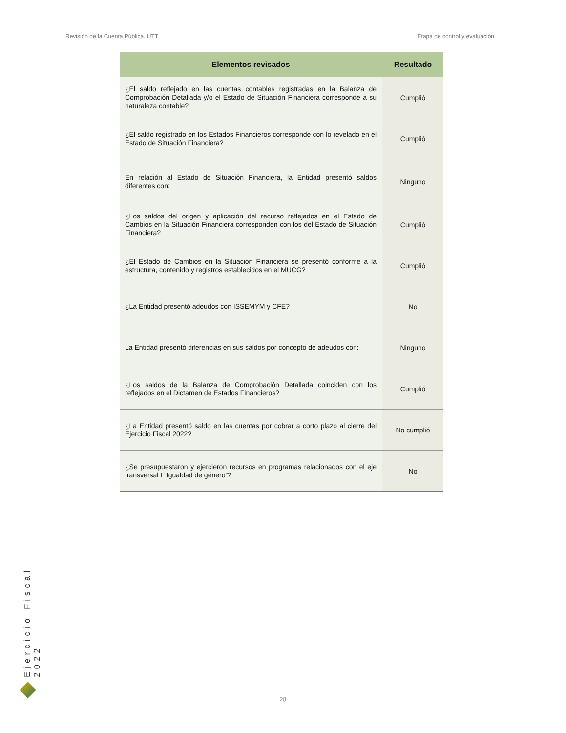Revisión de la Cuenta Pública. UTT Etapa de control y evaluación
| Elementos revisados | Resultado |
| --- | --- |
| ¿El saldo reflejado en las cuentas contables registradas en la Balanza de Comprobación Detallada y/o el Estado de Situación Financiera corresponde a su naturaleza contable? | Cumplió |
| ¿El saldo registrado en los Estados Financieros corresponde con lo revelado en el Estado de Situación Financiera? | Cumplió |
| En relación al Estado de Situación Financiera, la Entidad presentó saldos diferentes con: | Ninguno |
| ¿Los saldos del origen y aplicación del recurso reflejados en el Estado de Cambios en la Situación Financiera corresponden con los del Estado de Situación Financiera? | Cumplió |
| ¿El Estado de Cambios en la Situación Financiera se presentó conforme a la estructura, contenido y registros establecidos en el MUCG? | Cumplió |
| ¿La Entidad presentó adeudos con ISSEMYM y CFE? | No |
| La Entidad presentó diferencias en sus saldos por concepto de adeudos con: | Ninguno |
| ¿Los saldos de la Balanza de Comprobación Detallada coinciden con los reflejados en el Dictamen de Estados Financieros? | Cumplió |
| ¿La Entidad presentó saldo en las cuentas por cobrar a corto plazo al cierre del Ejercicio Fiscal 2022? | No cumplió |
| ¿Se presupuestaron y ejercieron recursos en programas relacionados con el eje transversal I “Igualdad de género”? | No |
Ejercicio Fiscal 2022
28